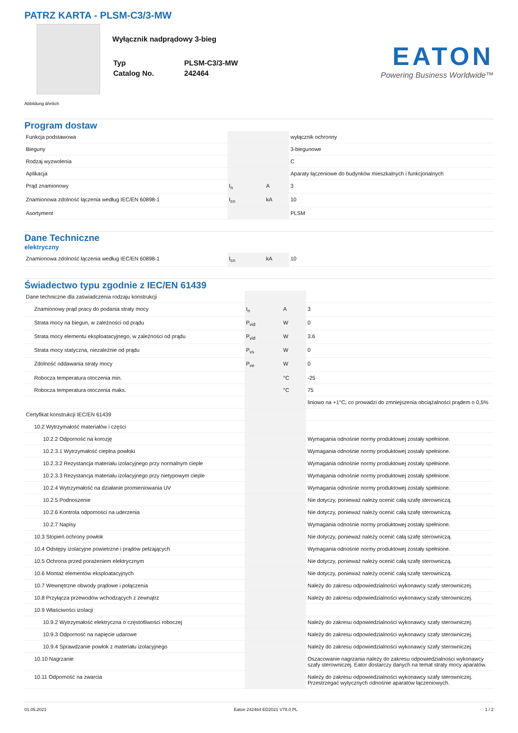PATRZ KARTA - PLSM-C3/3-MW
Wyłącznik nadprądowy 3-bieg
| Typ | PLSM-C3/3-MW |
| Catalog No. | 242464 |
EATON
Powering Business Worldwide™
Abbildung ähnlich
Program dostaw
| Funkcja podstawowa | | | wyłącznik ochronny |
| Bieguny | | | 3-biegunowe |
| Rodzaj wyzwolenia | | | C |
| Aplikacja | | | Aparaty łączeniowe do budynków mieszkalnych i funkcjonalnych |
| Prąd znamionowy | I<sub>n</sub> | A | 3 |
| Znamionowa zdolność łączenia według IEC/EN 60898-1 | I<sub>cn</sub> | kA | 10 |
| Asortyment | | | PLSM |
Dane Techniczne
elektryczny
| Znamionowa zdolność łączenia według IEC/EN 60898-1 | I<sub>cn</sub> | kA | 10 |
Świadectwo typu zgodnie z IEC/EN 61439
| Dane techniczne dla zaświadczenia rodzaju konstrukcji | | | |
| Znamionowy prąd pracy do podania straty mocy | I<sub>n</sub> | A | 3 |
| Strata mocy na biegun, w zależności od prądu | P<sub>vid</sub> | W | 0 |
| Strata mocy elementu eksploatacyjnego, w zależności od prądu | P<sub>vid</sub> | W | 3.6 |
| Strata mocy statyczna, niezależnie od prądu | P<sub>vs</sub> | W | 0 |
| Zdolność oddawania straty mocy | P<sub>ve</sub> | W | 0 |
| Robocza temperatura otoczenia min. | | °C | -25 |
| Robocza temperatura otoczenia maks. | | °C | 75 |
| | | | liniowo na +1°C, co prowadzi do zmniejszenia obciążalności prądem o 0,5% |
| Certyfikat konstrukcji IEC/EN 61439 | | | |
| 10.2 Wytrzymałość materiałów i części | | | |
| 10.2.2 Odporność na korozję | | | Wymagania odnośnie normy produktowej zostały spełnione. |
| 10.2.3.1 Wytrzymałość cieplna powłoki | | | Wymagania odnośnie normy produktowej zostały spełnione. |
| 10.2.3.2 Rezystancja materiału izolacyjnego przy normalnym cieple | | | Wymagania odnośnie normy produktowej zostały spełnione. |
| 10.2.3.3 Rezystancja materiału izolacyjnego przy nietypowym cieple | | | Wymagania odnośnie normy produktowej zostały spełnione. |
| 10.2.4 Wytrzymałość na działanie promieniowania UV | | | Wymagania odnośnie normy produktowej zostały spełnione. |
| 10.2.5 Podnoszenie | | | Nie dotyczy, ponieważ należy ocenić całą szafę sterowniczą. |
| 10.2.6 Kontrola odporności na uderzenia | | | Nie dotyczy, ponieważ należy ocenić całą szafę sterowniczą. |
| 10.2.7 Napisy | | | Wymagania odnośnie normy produktowej zostały spełnione. |
| 10.3 Stopień ochrony powłok | | | Nie dotyczy, ponieważ należy ocenić całą szafę sterowniczą. |
| 10.4 Odstępy izolacyjne powietrzne i prądów pełzających | | | Wymagania odnośnie normy produktowej zostały spełnione. |
| 10.5 Ochrona przed porażeniem elektrycznym | | | Nie dotyczy, ponieważ należy ocenić całą szafę sterowniczą. |
| 10.6 Montaż elementów eksploatacyjnych | | | Nie dotyczy, ponieważ należy ocenić całą szafę sterowniczą. |
| 10.7 Wewnętrzne obwody prądowe i połączenia | | | Należy do zakresu odpowiedzialności wykonawcy szafy sterowniczej. |
| 10.8 Przyłącza przewodów wchodzących z zewnątrz | | | Należy do zakresu odpowiedzialności wykonawcy szafy sterowniczej. |
| 10.9 Właściwości izolacji | | | |
| 10.9.2 Wytrzymałość elektryczna o częstotliwości roboczej | | | Należy do zakresu odpowiedzialności wykonawcy szafy sterowniczej. |
| 10.9.3 Odporność na napięcie udarowe | | | Należy do zakresu odpowiedzialności wykonawcy szafy sterowniczej. |
| 10.9.4 Sprawdzanie powłok z materiału izolacyjnego | | | Należy do zakresu odpowiedzialności wykonawcy szafy sterowniczej. |
| 10.10 Nagrzanie | | | Oszacowanie nagrzania należy do zakresu odpowiedzialności wykonawcy szafy sterowniczej. Eator dostarczy danych na temat straty mocy aparatów. |
| 10.11 Odporność na zwarcia | | | Należy do zakresu odpowiedzialności wykonawcy szafy sterowniczej. Przestrzegać wytycznych odnośnie aparatów łączeniowych. |
01.05.2021 Eaton 242464 ED2021 V78.0 PL 1 / 2